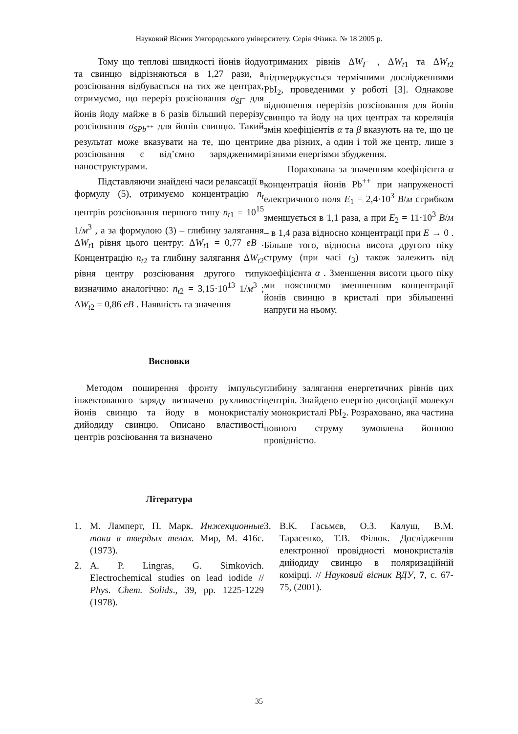Науковий Вісник Ужгородського університету. Серія Фізика. № 18 2005 р.
Тому що теплові швидкості йонів йоду та свинцю відрізняються в 1,27 рази, а розсіювання відбувається на тих же центрах, отримуємо, що переріз розсіювання σ<sub>SI<sup>−</sup></sub> для йонів йоду майже в 6 разів більший перерізу розсіювання σ<sub>SPb<sup>++</sup></sub> для йонів свинцю. Такий результат може вказувати на те, що центри розсіювання є від’ємно зарядженими наноструктурами.
Підставляючи знайдені часи релаксації в формулу (5), отримуємо концентрацію n<sub>t</sub> центрів розсіювання першого типу n<sub>t1</sub> = 10<sup>15</sup> 1/м<sup>3</sup> , а за формулою (3) – глибину залягання ΔW<sub>t1</sub> рівня цього центру: ΔW<sub>t1</sub> = 0,77 eB . Концентрацію n<sub>t2</sub> та глибину залягання ΔW<sub>t2</sub> рівня центру розсіювання другого типу визначимо аналогічно: n<sub>t2</sub> = 3,15·10<sup>13</sup> 1/м<sup>3</sup> ; ΔW<sub>t2</sub> = 0,86 eB . Наявність та значення
отриманих рівнів ΔW<sub>I<sup>−</sup></sub> , ΔW<sub>t1</sub> та ΔW<sub>t2</sub> підтверджується термічними дослідженнями PbI<sub>2</sub>, проведеними у роботі [3]. Однакове відношення перерізів розсіювання для йонів свинцю та йоду на цих центрах та кореляція змін коефіцієнтів α та β вказують на те, що це не два різних, а один і той же центр, лише з різними енергіями збудження.
Порахована за значенням коефіцієнта α концентрація йонів Pb<sup>++</sup> при напруженості електричного поля E<sub>1</sub> = 2,4·10<sup>3</sup> В/м стрибком зменшується в 1,1 раза, а при E<sub>2</sub> = 11·10<sup>3</sup> В/м – в 1,4 раза відносно концентрації при E → 0 . Більше того, відносна висота другого піку струму (при часі t<sub>3</sub>) також залежить від коефіцієнта α . Зменшення висоти цього піку ми пояснюємо зменшенням концентрації йонів свинцю в кристалі при збільшенні напруги на ньому.
Висновки
Методом поширення фронту імпульсу інжектованого заряду визначено рухливості йонів свинцю та йоду в монокристалі дийодиду свинцю. Описано властивості центрів розсіювання та визначено
глибину залягання енергетичних рівнів цих центрів. Знайдено енергію дисоціації молекул у монокристалі PbI<sub>2</sub>. Розраховано, яка частина повного струму зумовлена йонною провідністю.
Література
1. М. Ламперт, П. Марк. Инжекционные токи в твердых телах. Мир, М. 416с. (1973).
2. A. P. Lingras, G. Simkovich. Electrochemical studies on lead iodide // Phys. Chem. Solids., 39, pp. 1225-1229 (1978).
3. В.К. Гасьмєв, О.З. Калуш, В.М. Тарасенко, Т.В. Філюк. Дослідження електронної провідності монокристалів дийодиду свинцю в поляризаційній комірці. // Науковий вісник ВДУ, 7, с. 67-75, (2001).
35